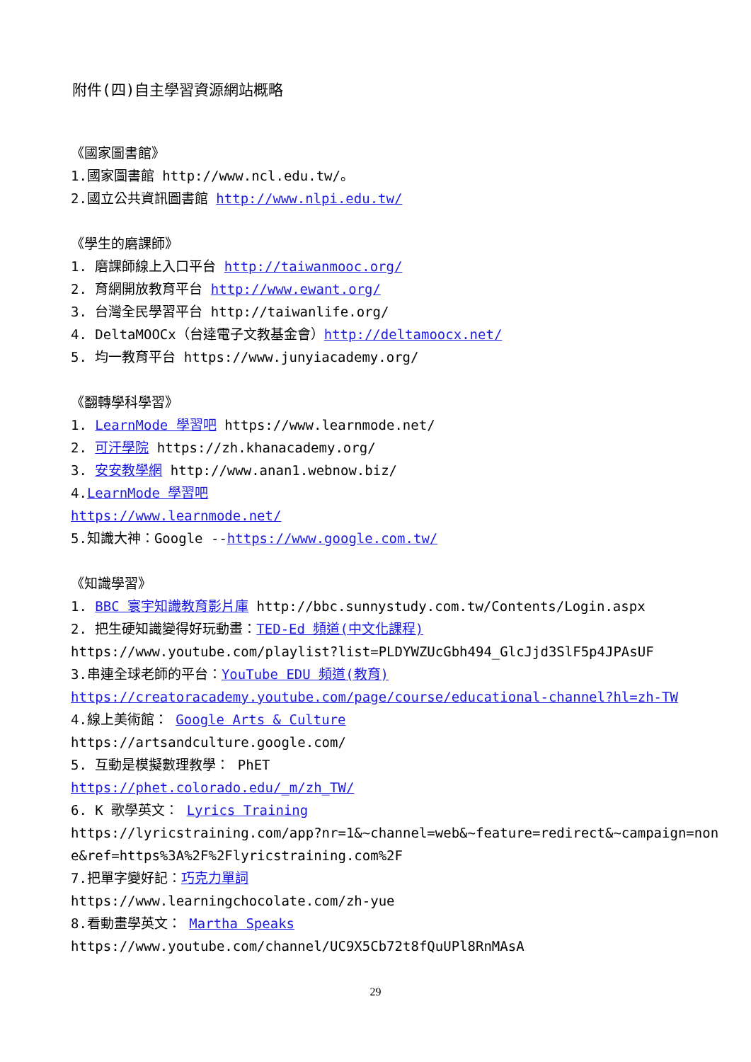附件(四)自主學習資源網站概略
《國家圖書館》
1.國家圖書館 http://www.ncl.edu.tw/。
2.國立公共資訊圖書館 http://www.nlpi.edu.tw/
《學生的磨課師》
1. 磨課師線上入口平台 http://taiwanmooc.org/
2. 育網開放教育平台 http://www.ewant.org/
3. 台灣全民學習平台 http://taiwanlife.org/
4. DeltaMOOCx（台達電子文教基金會）http://deltamoocx.net/
5. 均一教育平台 https://www.junyiacademy.org/
《翻轉學科學習》
1. LearnMode 學習吧 https://www.learnmode.net/
2. 可汗學院 https://zh.khanacademy.org/
3. 安安教學網 http://www.anan1.webnow.biz/
4.LearnMode 學習吧
https://www.learnmode.net/
5.知識大神：Google --https://www.google.com.tw/
《知識學習》
1. BBC 寰宇知識教育影片庫 http://bbc.sunnystudy.com.tw/Contents/Login.aspx
2. 把生硬知識變得好玩動畫：TED-Ed 頻道(中文化課程)
https://www.youtube.com/playlist?list=PLDYWZUcGbh494_GlcJjd3SlF5p4JPAsUF
3.串連全球老師的平台：YouTube EDU 頻道(教育)
https://creatoracademy.youtube.com/page/course/educational-channel?hl=zh-TW
4.線上美術館： Google Arts & Culture
https://artsandculture.google.com/
5. 互動是模擬數理教學： PhET
https://phet.colorado.edu/_m/zh_TW/
6. K 歌學英文： Lyrics Training
https://lyricstraining.com/app?nr=1&~channel=web&~feature=redirect&~campaign=non
e&ref=https%3A%2F%2Flyricstraining.com%2F
7.把單字變好記：巧克力單詞
https://www.learningchocolate.com/zh-yue
8.看動畫學英文： Martha Speaks
https://www.youtube.com/channel/UC9X5Cb72t8fQuUPl8RnMAsA
29